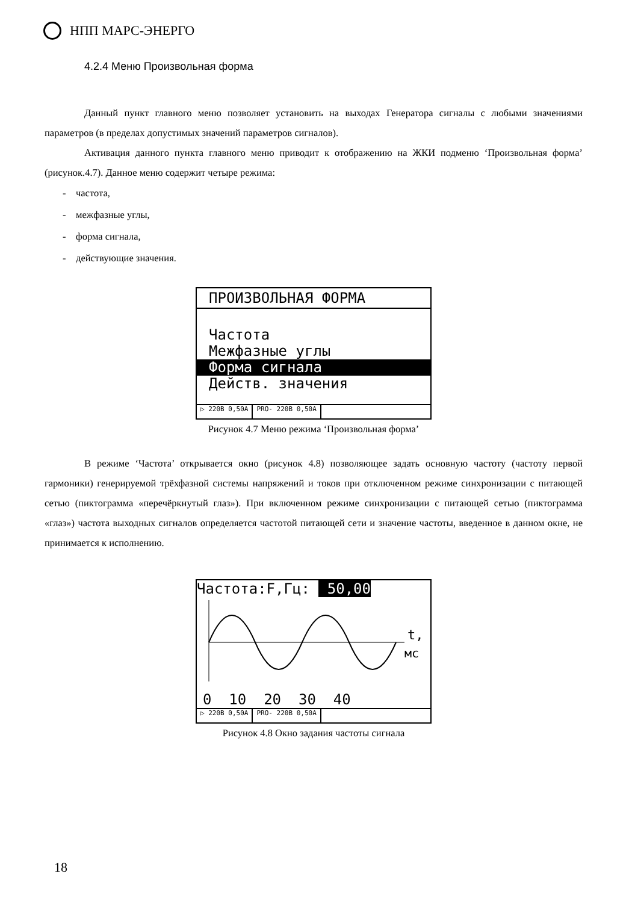НПП МАРС-ЭНЕРГО
4.2.4 Меню Произвольная форма
Данный пункт главного меню позволяет установить на выходах Генератора сигналы с любыми значениями параметров (в пределах допустимых значений параметров сигналов).
Активация данного пункта главного меню приводит к отображению на ЖКИ подменю ‘Произвольная форма’ (рисунок.4.7). Данное меню содержит четыре режима:
- частота,
- межфазные углы,
- форма сигнала,
- действующие значения.
ПРОИЗВОЛЬНАЯ ФОРМА
Частота
Межфазные углы
Форма сигнала
Действ. значения
▷ 220В 0,50А PRO- 220В 0,50А
Рисунок 4.7 Меню режима ‘Произвольная форма’
В режиме ‘Частота’ открывается окно (рисунок 4.8) позволяющее задать основную частоту (частоту первой гармоники) генерируемой трёхфазной системы напряжений и токов при отключенном режиме синхронизации с питающей сетью (пиктограмма «перечёркнутый глаз»). При включенном режиме синхронизации с питающей сетью (пиктограмма «глаз») частота выходных сигналов определяется частотой питающей сети и значение частоты, введенное в данном окне, не принимается к исполнению.
Частота:F,Гц: 50,00
t,
мс
0 10 20 30 40
▷ 220В 0,50А PRO- 220В 0,50А
Рисунок 4.8 Окно задания частоты сигнала
18